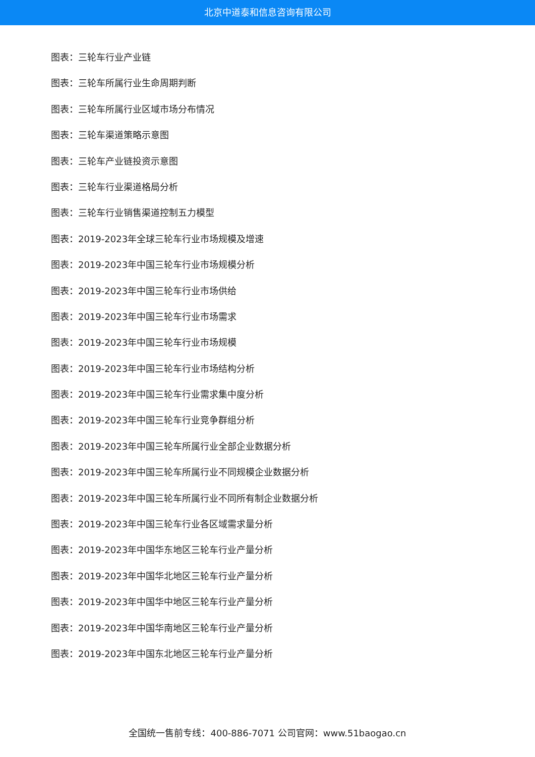北京中道泰和信息咨询有限公司
图表：三轮车行业产业链
图表：三轮车所属行业生命周期判断
图表：三轮车所属行业区域市场分布情况
图表：三轮车渠道策略示意图
图表：三轮车产业链投资示意图
图表：三轮车行业渠道格局分析
图表：三轮车行业销售渠道控制五力模型
图表：2019-2023年全球三轮车行业市场规模及增速
图表：2019-2023年中国三轮车行业市场规模分析
图表：2019-2023年中国三轮车行业市场供给
图表：2019-2023年中国三轮车行业市场需求
图表：2019-2023年中国三轮车行业市场规模
图表：2019-2023年中国三轮车行业市场结构分析
图表：2019-2023年中国三轮车行业需求集中度分析
图表：2019-2023年中国三轮车行业竞争群组分析
图表：2019-2023年中国三轮车所属行业全部企业数据分析
图表：2019-2023年中国三轮车所属行业不同规模企业数据分析
图表：2019-2023年中国三轮车所属行业不同所有制企业数据分析
图表：2019-2023年中国三轮车行业各区域需求量分析
图表：2019-2023年中国华东地区三轮车行业产量分析
图表：2019-2023年中国华北地区三轮车行业产量分析
图表：2019-2023年中国华中地区三轮车行业产量分析
图表：2019-2023年中国华南地区三轮车行业产量分析
图表：2019-2023年中国东北地区三轮车行业产量分析
全国统一售前专线：400-886-7071 公司官网：www.51baogao.cn